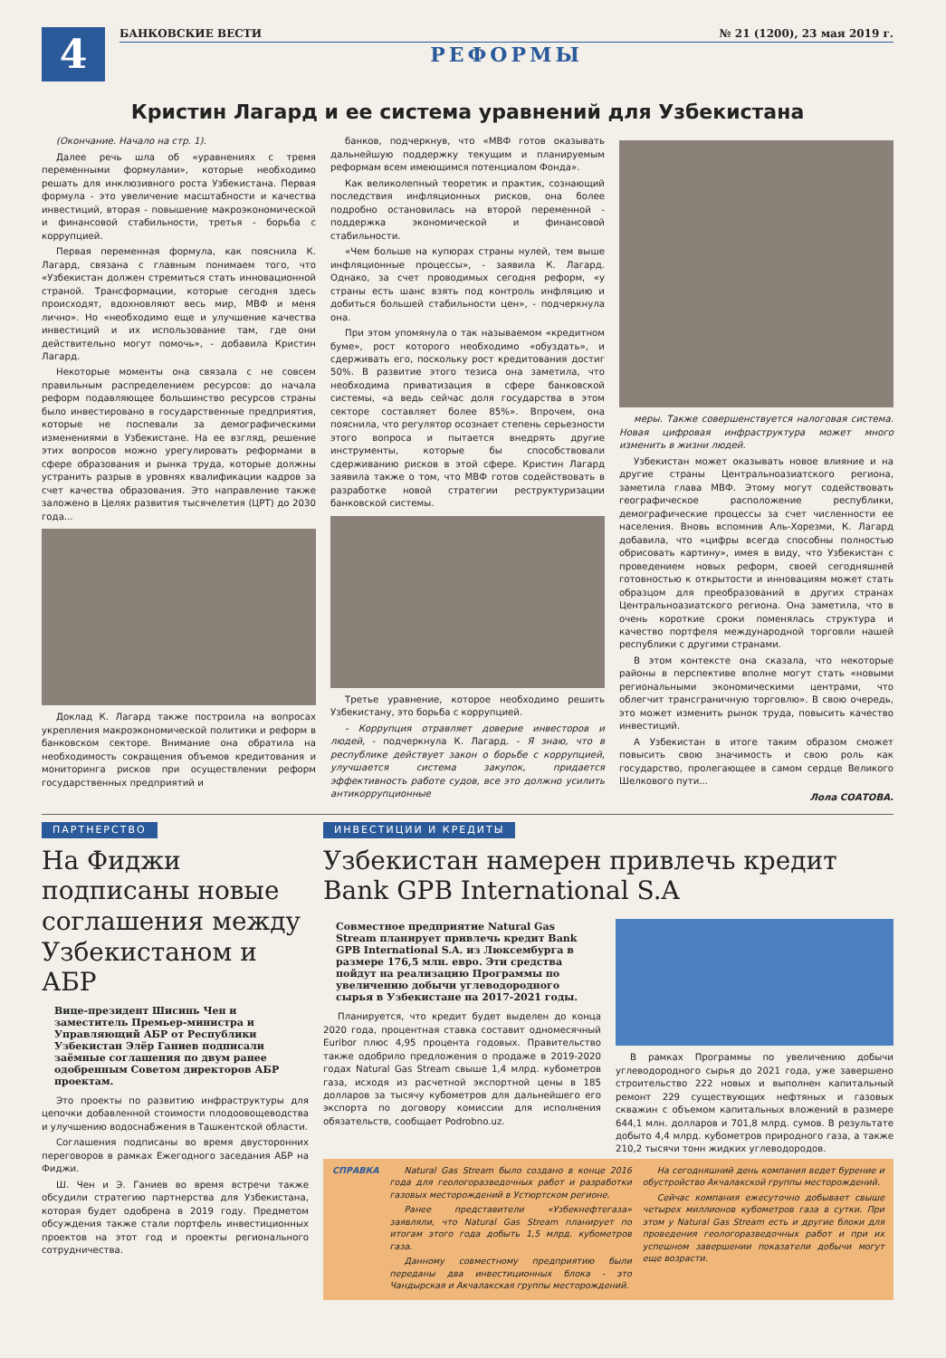4
БАНКОВСКИЕ ВЕСТИ № 21 (1200), 23 мая 2019 г.
РЕФОРМЫ
Кристин Лагард и ее система уравнений для Узбекистана
(Окончание. Начало на стр. 1).
Далее речь шла об «уравнениях с тремя переменными формулами», которые необходимо решать для инклюзивного роста Узбекистана. Первая формула - это увеличение масштабности и качества инвестиций, вторая - повышение макроэкономической и финансовой стабильности, третья - борьба с коррупцией.
Первая переменная формула, как пояснила К. Лагард, связана с главным понимаем того, что «Узбекистан должен стремиться стать инновационной страной. Трансформации, которые сегодня здесь происходят, вдохновляют весь мир, МВФ и меня лично». Но «необходимо еще и улучшение качества инвестиций и их использование там, где они действительно могут помочь», - добавила Кристин Лагард.
Некоторые моменты она связала с не совсем правильным распределением ресурсов: до начала реформ подавляющее большинство ресурсов страны было инвестировано в государственные предприятия, которые не поспевали за демографическими изменениями в Узбекистане. На ее взгляд, решение этих вопросов можно урегулировать реформами в сфере образования и рынка труда, которые должны устранить разрыв в уровнях квалификации кадров за счет качества образования. Это направление также заложено в Целях развития тысячелетия (ЦРТ) до 2030 года...
Доклад К. Лагард также построила на вопросах укрепления макроэкономической политики и реформ в банковском секторе. Внимание она обратила на необходимость сокращения объемов кредитования и мониторинга рисков при осуществлении реформ государственных предприятий и
банков, подчеркнув, что «МВФ готов оказывать дальнейшую поддержку текущим и планируемым реформам всем имеющимся потенциалом Фонда».
Как великолепный теоретик и практик, сознающий последствия инфляционных рисков, она более подробно остановилась на второй переменной - поддержка экономической и финансовой стабильности.
«Чем больше на купюрах страны нулей, тем выше инфляционные процессы», - заявила К. Лагард. Однако, за счет проводимых сегодня реформ, «у страны есть шанс взять под контроль инфляцию и добиться большей стабильности цен», - подчеркнула она.
При этом упомянула о так называемом «кредитном буме», рост которого необходимо «обуздать», и сдерживать его, поскольку рост кредитования достиг 50%. В развитие этого тезиса она заметила, что необходима приватизация в сфере банковской системы, «а ведь сейчас доля государства в этом секторе составляет более 85%». Впрочем, она пояснила, что регулятор осознает степень серьезности этого вопроса и пытается внедрять другие инструменты, которые бы способствовали сдерживанию рисков в этой сфере. Кристин Лагард заявила также о том, что МВФ готов содействовать в разработке новой стратегии реструктуризации банковской системы.
Третье уравнение, которое необходимо решить Узбекистану, это борьба с коррупцией.
- Коррупция отравляет доверие инвесторов и людей, - подчеркнула К. Лагард. - Я знаю, что в республике действует закон о борьбе с коррупцией, улучшается система закупок, придается эффективность работе судов, все это должно усилить антикоррупционные
меры. Также совершенствуется налоговая система. Новая цифровая инфраструктура может много изменить в жизни людей.
Узбекистан может оказывать новое влияние и на другие страны Центральноазиатского региона, заметила глава МВФ. Этому могут содействовать географическое расположение республики, демографические процессы за счет численности ее населения. Вновь вспомнив Аль-Хорезми, К. Лагард добавила, что «цифры всегда способны полностью обрисовать картину», имея в виду, что Узбекистан с проведением новых реформ, своей сегодняшней готовностью к открытости и инновациям может стать образцом для преобразований в других странах Центральноазиатского региона. Она заметила, что в очень короткие сроки поменялась структура и качество портфеля международной торговли нашей республики с другими странами.
В этом контексте она сказала, что некоторые районы в перспективе вполне могут стать «новыми региональными экономическими центрами, что облегчит трансграничную торговлю». В свою очередь, это может изменить рынок труда, повысить качество инвестиций.
А Узбекистан в итоге таким образом сможет повысить свою значимость и свою роль как государство, пролегающее в самом сердце Великого Шелкового пути...
Лола СОАТОВА.
ПАРТНЕРСТВО
На Фиджи подписаны новые соглашения между Узбекистаном и АБР
Вице-президент Шисинь Чен и заместитель Премьер-министра и Управляющий АБР от Республики Узбекистан Элёр Ганиев подписали заёмные соглашения по двум ранее одобренным Советом директоров АБР проектам.
Это проекты по развитию инфраструктуры для цепочки добавленной стоимости плодоовощеводства и улучшению водоснабжения в Ташкентской области.
Соглашения подписаны во время двусторонних переговоров в рамках Ежегодного заседания АБР на Фиджи.
Ш. Чен и Э. Ганиев во время встречи также обсудили стратегию партнерства для Узбекистана, которая будет одобрена в 2019 году. Предметом обсуждения также стали портфель инвестиционных проектов на этот год и проекты регионального сотрудничества.
ИНВЕСТИЦИИ И КРЕДИТЫ
Узбекистан намерен привлечь кредит Bank GPB International S.A
Совместное предприятие Natural Gas Stream планирует привлечь кредит Bank GPB International S.A. из Люксембурга в размере 176,5 млн. евро. Эти средства пойдут на реализацию Программы по увеличению добычи углеводородного сырья в Узбекистане на 2017-2021 годы.
Планируется, что кредит будет выделен до конца 2020 года, процентная ставка составит одномесячный Euribor плюс 4,95 процента годовых. Правительство также одобрило предложения о продаже в 2019-2020 годах Natural Gas Stream свыше 1,4 млрд. кубометров газа, исходя из расчетной экспортной цены в 185 долларов за тысячу кубометров для дальнейшего его экспорта по договору комиссии для исполнения обязательств, сообщает Podrobno.uz.
В рамках Программы по увеличению добычи углеводородного сырья до 2021 года, уже завершено строительство 222 новых и выполнен капитальный ремонт 229 существующих нефтяных и газовых скважин с объемом капитальных вложений в размере 644,1 млн. долларов и 701,8 млрд. сумов. В результате добыто 4,4 млрд. кубометров природного газа, а также 210,2 тысячи тонн жидких углеводородов.
СПРАВКА Natural Gas Stream было создано в конце 2016 года для геологоразведочных работ и разработки газовых месторождений в Устюртском регионе.
Ранее представители «Узбекнефтегаза» заявляли, что Natural Gas Stream планирует по итогам этого года добыть 1,5 млрд. кубометров газа.
Данному совместному предприятию были переданы два инвестиционных блока - это Чандырская и Акчалакская группы месторождений.
На сегодняшний день компания ведет бурение и обустройство Акчалакской группы месторождений.
Сейчас компания ежесуточно добывает свыше четырех миллионов кубометров газа в сутки. При этом у Natural Gas Stream есть и другие блоки для проведения геологоразведочных работ и при их успешном завершении показатели добычи могут еще возрасти.